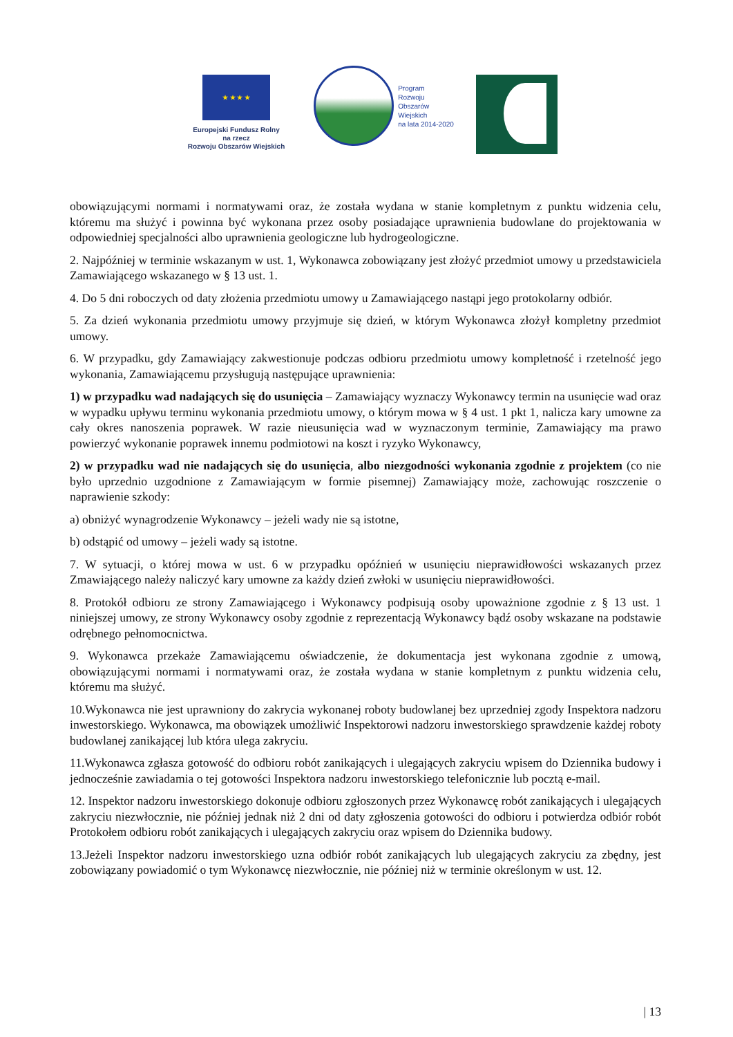★ ★ ★ ★
Europejski Fundusz Rolny
na rzecz
Rozwoju Obszarów Wiejskich
Program
Rozwoju
Obszarów
Wiejskich
na lata 2014-2020
obowiązującymi normami i normatywami oraz, że została wydana w stanie kompletnym z punktu widzenia celu, któremu ma służyć i powinna być wykonana przez osoby posiadające uprawnienia budowlane do projektowania w odpowiedniej specjalności albo uprawnienia geologiczne lub hydrogeologiczne.
2. Najpóźniej w terminie wskazanym w ust. 1, Wykonawca zobowiązany jest złożyć przedmiot umowy u przedstawiciela Zamawiającego wskazanego w § 13 ust. 1.
4. Do 5 dni roboczych od daty złożenia przedmiotu umowy u Zamawiającego nastąpi jego protokolarny odbiór.
5. Za dzień wykonania przedmiotu umowy przyjmuje się dzień, w którym Wykonawca złożył kompletny przedmiot umowy.
6. W przypadku, gdy Zamawiający zakwestionuje podczas odbioru przedmiotu umowy kompletność i rzetelność jego wykonania, Zamawiającemu przysługują następujące uprawnienia:
1) w przypadku wad nadających się do usunięcia – Zamawiający wyznaczy Wykonawcy termin na usunięcie wad oraz w wypadku upływu terminu wykonania przedmiotu umowy, o którym mowa w § 4 ust. 1 pkt 1, nalicza kary umowne za cały okres nanoszenia poprawek. W razie nieusunięcia wad w wyznaczonym terminie, Zamawiający ma prawo powierzyć wykonanie poprawek innemu podmiotowi na koszt i ryzyko Wykonawcy,
2) w przypadku wad nie nadających się do usunięcia, albo niezgodności wykonania zgodnie z projektem (co nie było uprzednio uzgodnione z Zamawiającym w formie pisemnej) Zamawiający może, zachowując roszczenie o naprawienie szkody:
a) obniżyć wynagrodzenie Wykonawcy – jeżeli wady nie są istotne,
b) odstąpić od umowy – jeżeli wady są istotne.
7. W sytuacji, o której mowa w ust. 6 w przypadku opóźnień w usunięciu nieprawidłowości wskazanych przez Zmawiającego należy naliczyć kary umowne za każdy dzień zwłoki w usunięciu nieprawidłowości.
8. Protokół odbioru ze strony Zamawiającego i Wykonawcy podpisują osoby upoważnione zgodnie z § 13 ust. 1 niniejszej umowy, ze strony Wykonawcy osoby zgodnie z reprezentacją Wykonawcy bądź osoby wskazane na podstawie odrębnego pełnomocnictwa.
9. Wykonawca przekaże Zamawiającemu oświadczenie, że dokumentacja jest wykonana zgodnie z umową, obowiązującymi normami i normatywami oraz, że została wydana w stanie kompletnym z punktu widzenia celu, któremu ma służyć.
10.Wykonawca nie jest uprawniony do zakrycia wykonanej roboty budowlanej bez uprzedniej zgody Inspektora nadzoru inwestorskiego. Wykonawca, ma obowiązek umożliwić Inspektorowi nadzoru inwestorskiego sprawdzenie każdej roboty budowlanej zanikającej lub która ulega zakryciu.
11.Wykonawca zgłasza gotowość do odbioru robót zanikających i ulegających zakryciu wpisem do Dziennika budowy i jednocześnie zawiadamia o tej gotowości Inspektora nadzoru inwestorskiego telefonicznie lub pocztą e-mail.
12. Inspektor nadzoru inwestorskiego dokonuje odbioru zgłoszonych przez Wykonawcę robót zanikających i ulegających zakryciu niezwłocznie, nie później jednak niż 2 dni od daty zgłoszenia gotowości do odbioru i potwierdza odbiór robót Protokołem odbioru robót zanikających i ulegających zakryciu oraz wpisem do Dziennika budowy.
13.Jeżeli Inspektor nadzoru inwestorskiego uzna odbiór robót zanikających lub ulegających zakryciu za zbędny, jest zobowiązany powiadomić o tym Wykonawcę niezwłocznie, nie później niż w terminie określonym w ust. 12.
| 13